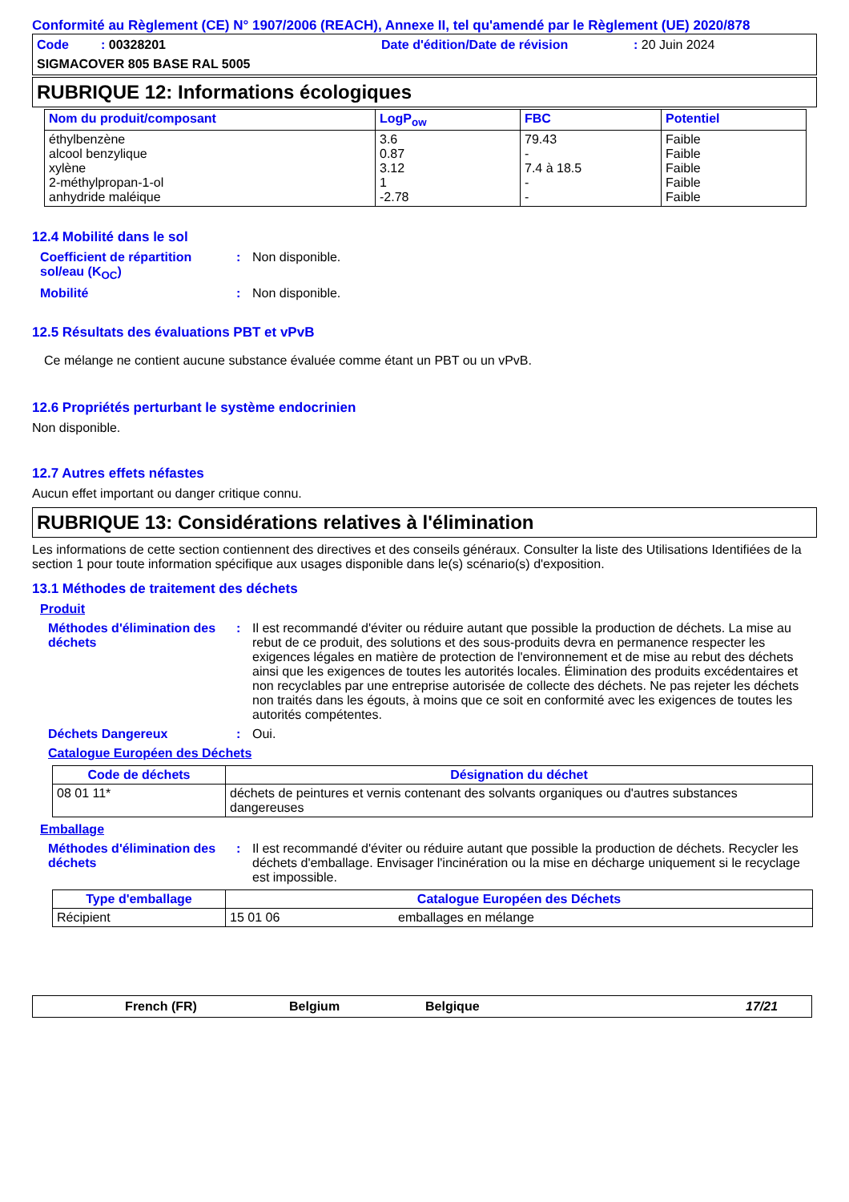Conformité au Règlement (CE) N° 1907/2006 (REACH), Annexe II, tel qu'amendé par le Règlement (UE) 2020/878
Code : 00328201 Date d'édition/Date de révision : 20 Juin 2024
SIGMACOVER 805 BASE RAL 5005
RUBRIQUE 12: Informations écologiques
| Nom du produit/composant | LogP<sub>ow</sub> | FBC | Potentiel |
| --- | --- | --- | --- |
| éthylbenzène alcool benzylique xylène 2-méthylpropan-1-ol anhydride maléique | 3.6 0.87 3.12 1 -2.78 | 79.43 - 7.4 à 18.5 - - | Faible Faible Faible Faible Faible |
12.4 Mobilité dans le sol
Coefficient de répartition sol/eau (K<sub>OC</sub>)
: Non disponible.
Mobilité : Non disponible.
12.5 Résultats des évaluations PBT et vPvB
Ce mélange ne contient aucune substance évaluée comme étant un PBT ou un vPvB.
12.6 Propriétés perturbant le système endocrinien
Non disponible.
12.7 Autres effets néfastes
Aucun effet important ou danger critique connu.
RUBRIQUE 13: Considérations relatives à l'élimination
Les informations de cette section contiennent des directives et des conseils généraux. Consulter la liste des Utilisations Identifiées de la section 1 pour toute information spécifique aux usages disponible dans le(s) scénario(s) d'exposition.
13.1 Méthodes de traitement des déchets
Produit
Méthodes d'élimination des déchets
: Il est recommandé d'éviter ou réduire autant que possible la production de déchets. La mise au rebut de ce produit, des solutions et des sous-produits devra en permanence respecter les exigences légales en matière de protection de l'environnement et de mise au rebut des déchets ainsi que les exigences de toutes les autorités locales. Élimination des produits excédentaires et non recyclables par une entreprise autorisée de collecte des déchets. Ne pas rejeter les déchets non traités dans les égouts, à moins que ce soit en conformité avec les exigences de toutes les autorités compétentes.
Déchets Dangereux : Oui.
Catalogue Européen des Déchets
| Code de déchets | Désignation du déchet |
| --- | --- |
| 08 01 11* | déchets de peintures et vernis contenant des solvants organiques ou d'autres substances dangereuses |
Emballage
Méthodes d'élimination des déchets
: Il est recommandé d'éviter ou réduire autant que possible la production de déchets. Recycler les déchets d'emballage. Envisager l'incinération ou la mise en décharge uniquement si le recyclage est impossible.
| Type d'emballage | Catalogue Européen des Déchets | |
| --- | --- | --- |
| Récipient | 15 01 06 | emballages en mélange |
French (FR) Belgium Belgique 17/21